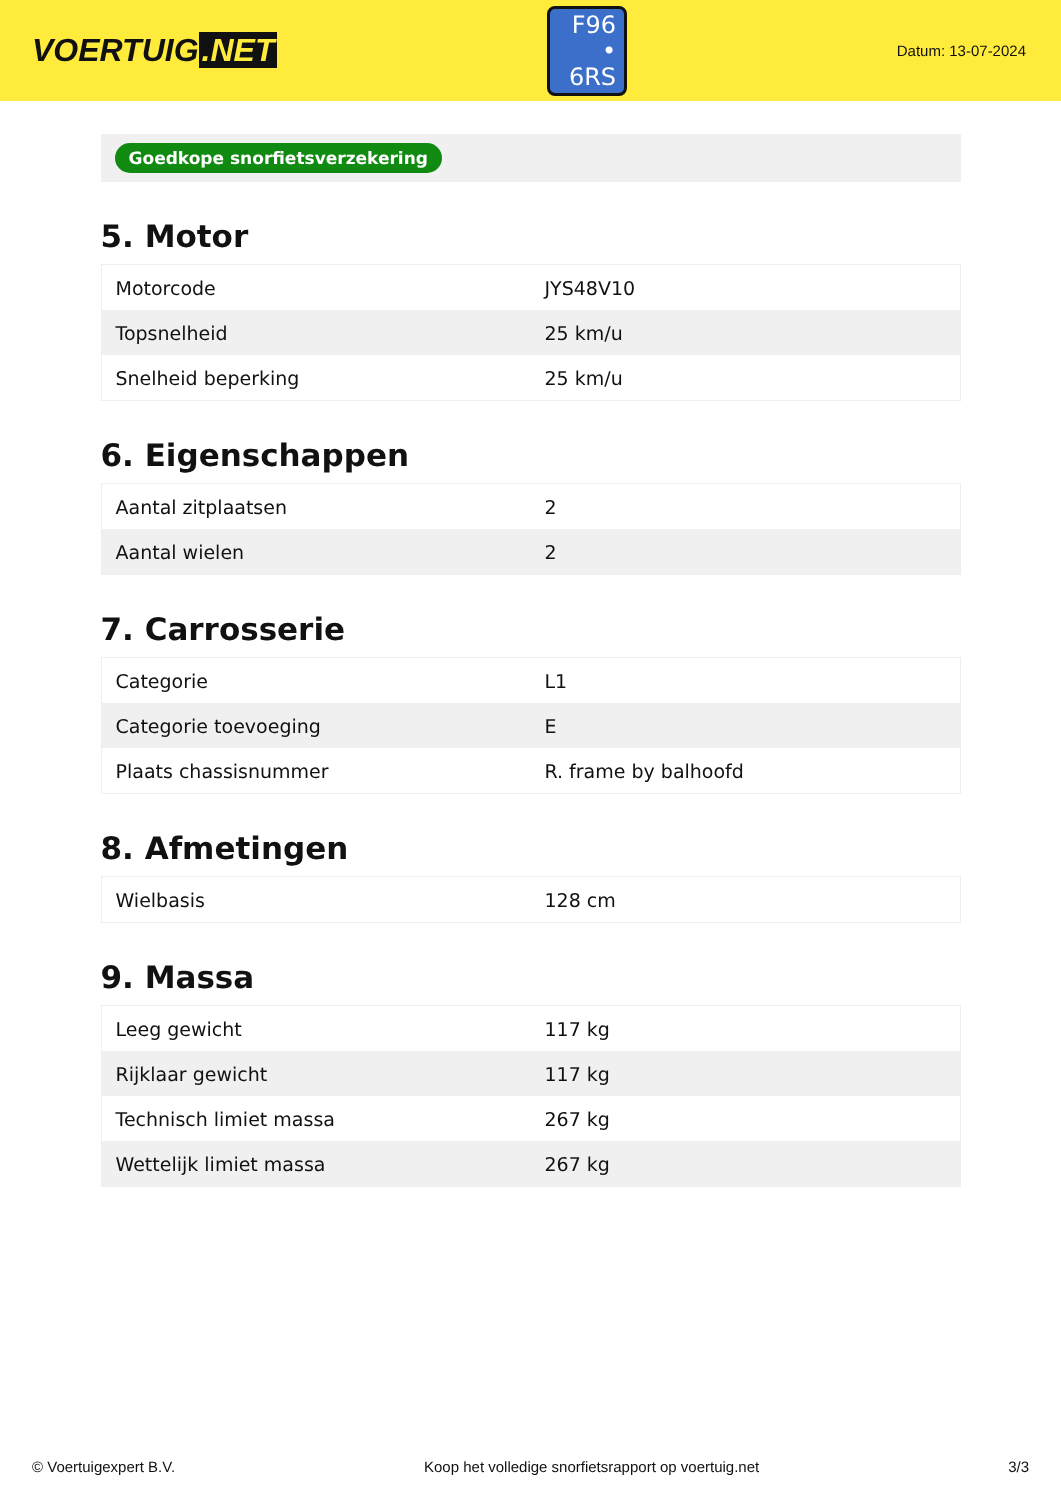VOERTUIG.NET
F96
• 6RS
Datum: 13-07-2024
Goedkope snorfietsverzekering
5. Motor
| Motorcode | JYS48V10 |
| Topsnelheid | 25 km/u |
| Snelheid beperking | 25 km/u |
6. Eigenschappen
| Aantal zitplaatsen | 2 |
| Aantal wielen | 2 |
7. Carrosserie
| Categorie | L1 |
| Categorie toevoeging | E |
| Plaats chassisnummer | R. frame by balhoofd |
8. Afmetingen
| Wielbasis | 128 cm |
9. Massa
| Leeg gewicht | 117 kg |
| Rijklaar gewicht | 117 kg |
| Technisch limiet massa | 267 kg |
| Wettelijk limiet massa | 267 kg |
© Voertuigexpert B.V. Koop het volledige snorfietsrapport op voertuig.net 3/3